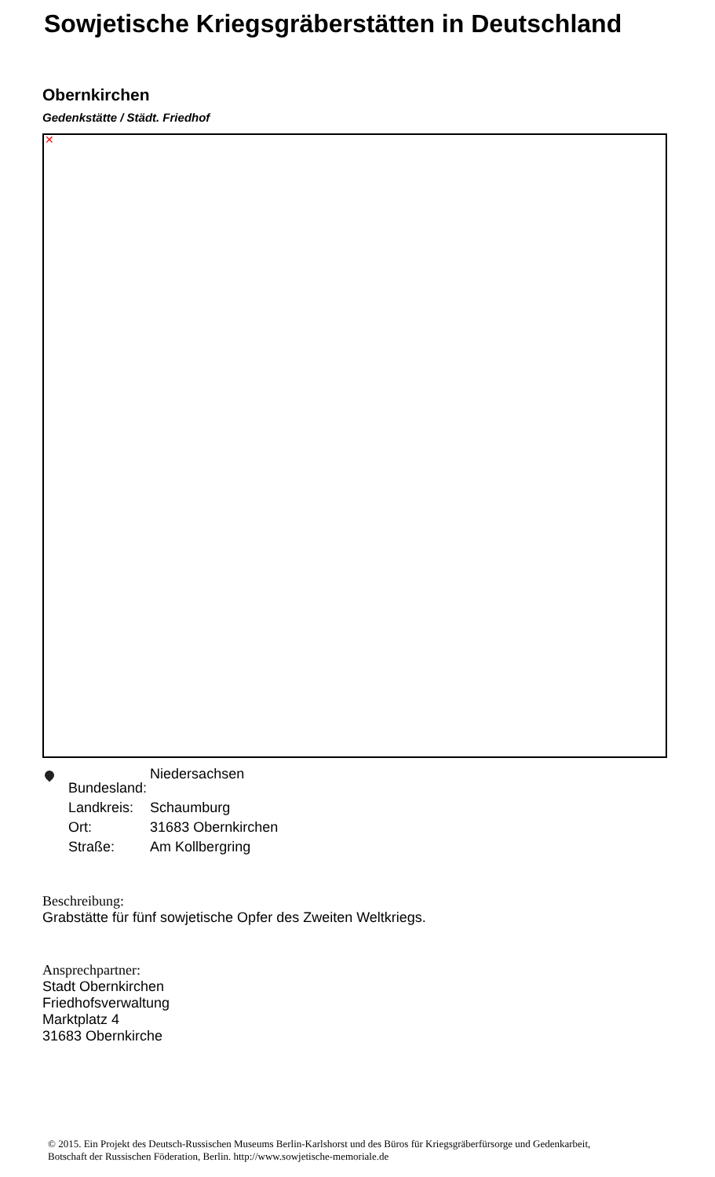Sowjetische Kriegsgräberstätten in Deutschland
Obernkirchen
Gedenkstätte / Städt. Friedhof
✕
| Bundesland: | Niedersachsen |
| Landkreis: | Schaumburg |
| Ort: | 31683 Obernkirchen |
| Straße: | Am Kollbergring |
Beschreibung:
Grabstätte für fünf sowjetische Opfer des Zweiten Weltkriegs.
Ansprechpartner:
Stadt Obernkirchen
Friedhofsverwaltung
Marktplatz 4
31683 Obernkirche
© 2015. Ein Projekt des Deutsch-Russischen Museums Berlin-Karlshorst und des Büros für Kriegsgräberfürsorge und Gedenkarbeit, Botschaft der Russischen Föderation, Berlin. http://www.sowjetische-memoriale.de